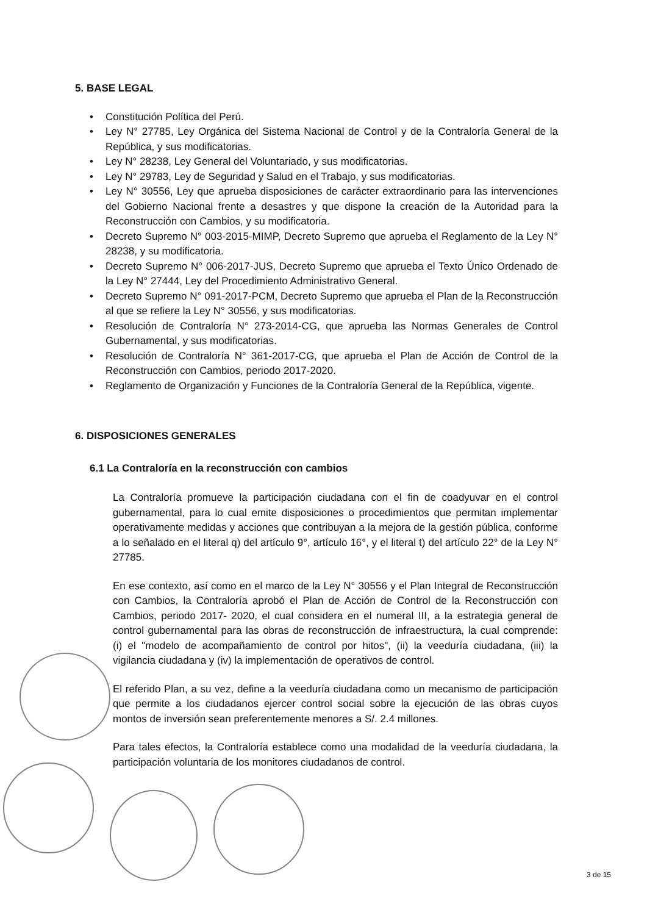5. BASE LEGAL
• Constitución Política del Perú.
• Ley N° 27785, Ley Orgánica del Sistema Nacional de Control y de la Contraloría General de la República, y sus modificatorias.
• Ley N° 28238, Ley General del Voluntariado, y sus modificatorias.
• Ley N° 29783, Ley de Seguridad y Salud en el Trabajo, y sus modificatorias.
• Ley N° 30556, Ley que aprueba disposiciones de carácter extraordinario para las intervenciones del Gobierno Nacional frente a desastres y que dispone la creación de la Autoridad para la Reconstrucción con Cambios, y su modificatoria.
• Decreto Supremo N° 003-2015-MIMP, Decreto Supremo que aprueba el Reglamento de la Ley N° 28238, y su modificatoria.
• Decreto Supremo N° 006-2017-JUS, Decreto Supremo que aprueba el Texto Único Ordenado de la Ley N° 27444, Ley del Procedimiento Administrativo General.
• Decreto Supremo N° 091-2017-PCM, Decreto Supremo que aprueba el Plan de la Reconstrucción al que se refiere la Ley N° 30556, y sus modificatorias.
• Resolución de Contraloría N° 273-2014-CG, que aprueba las Normas Generales de Control Gubernamental, y sus modificatorias.
• Resolución de Contraloría N° 361-2017-CG, que aprueba el Plan de Acción de Control de la Reconstrucción con Cambios, periodo 2017-2020.
• Reglamento de Organización y Funciones de la Contraloría General de la República, vigente.
6. DISPOSICIONES GENERALES
6.1 La Contraloría en la reconstrucción con cambios
La Contraloría promueve la participación ciudadana con el fin de coadyuvar en el control gubernamental, para lo cual emite disposiciones o procedimientos que permitan implementar operativamente medidas y acciones que contribuyan a la mejora de la gestión pública, conforme a lo señalado en el literal q) del artículo 9°, artículo 16°, y el literal t) del artículo 22° de la Ley N° 27785.
En ese contexto, así como en el marco de la Ley N° 30556 y el Plan Integral de Reconstrucción con Cambios, la Contraloría aprobó el Plan de Acción de Control de la Reconstrucción con Cambios, periodo 2017- 2020, el cual considera en el numeral III, a la estrategia general de control gubernamental para las obras de reconstrucción de infraestructura, la cual comprende: (i) el "modelo de acompañamiento de control por hitos", (ii) la veeduría ciudadana, (iii) la vigilancia ciudadana y (iv) la implementación de operativos de control.
El referido Plan, a su vez, define a la veeduría ciudadana como un mecanismo de participación que permite a los ciudadanos ejercer control social sobre la ejecución de las obras cuyos montos de inversión sean preferentemente menores a S/. 2.4 millones.
Para tales efectos, la Contraloría establece como una modalidad de la veeduría ciudadana, la participación voluntaria de los monitores ciudadanos de control.
3 de 15